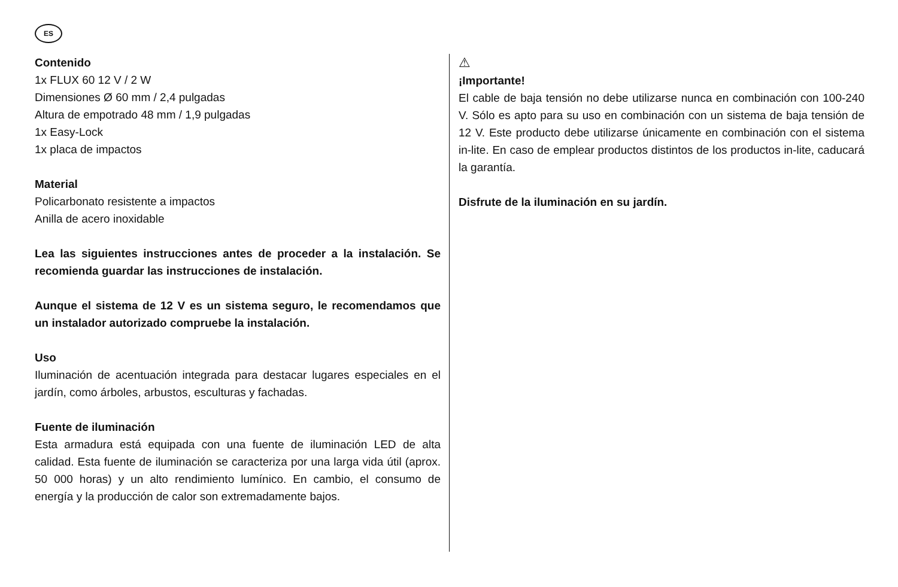ES
Contenido
1x FLUX 60 12 V / 2 W
Dimensiones Ø 60 mm / 2,4 pulgadas
Altura de empotrado 48 mm / 1,9 pulgadas
1x Easy-Lock
1x placa de impactos
Material
Policarbonato resistente a impactos
Anilla de acero inoxidable
Lea las siguientes instrucciones antes de proceder a la instalación. Se recomienda guardar las instrucciones de instalación.
Aunque el sistema de 12 V es un sistema seguro, le recomendamos que un instalador autorizado compruebe la instalación.
Uso
Iluminación de acentuación integrada para destacar lugares especiales en el jardín, como árboles, arbustos, esculturas y fachadas.
Fuente de iluminación
Esta armadura está equipada con una fuente de iluminación LED de alta calidad. Esta fuente de iluminación se caracteriza por una larga vida útil (aprox. 50 000 horas) y un alto rendimiento lumínico. En cambio, el consumo de energía y la producción de calor son extremadamente bajos.
⚠
¡Importante!
El cable de baja tensión no debe utilizarse nunca en combinación con 100-240 V. Sólo es apto para su uso en combinación con un sistema de baja tensión de 12 V. Este producto debe utilizarse únicamente en combinación con el sistema in-lite. En caso de emplear productos distintos de los productos in-lite, caducará la garantía.
Disfrute de la iluminación en su jardín.